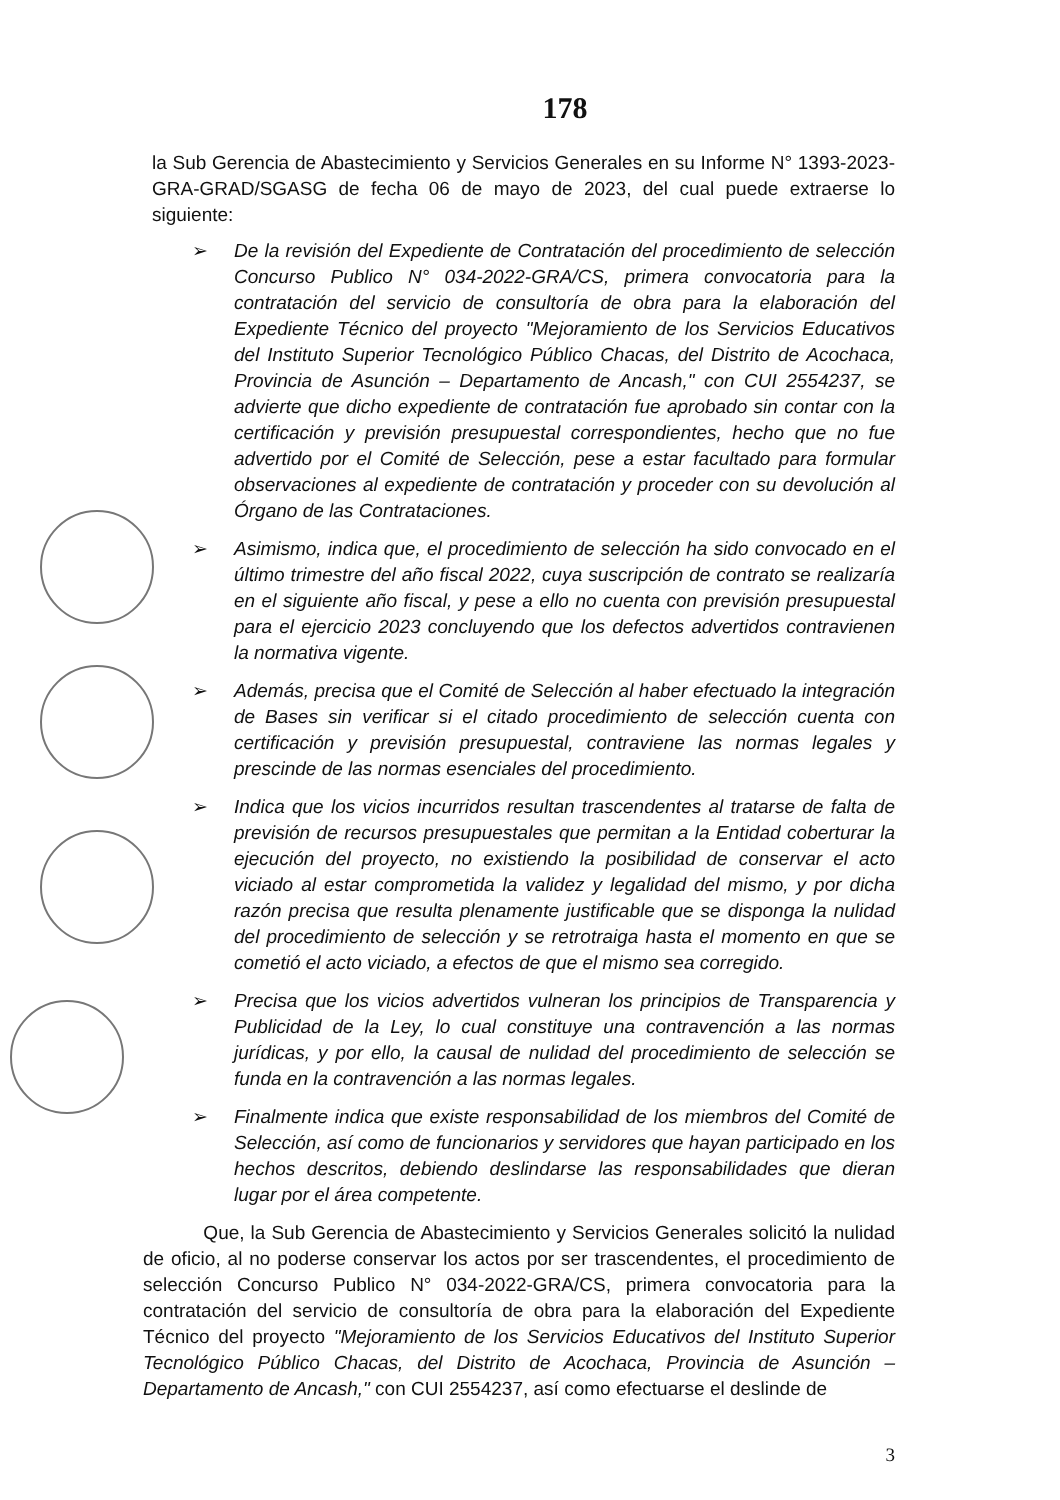178
la Sub Gerencia de Abastecimiento y Servicios Generales en su Informe N° 1393-2023-GRA-GRAD/SGASG de fecha 06 de mayo de 2023, del cual puede extraerse lo siguiente:
➢ De la revisión del Expediente de Contratación del procedimiento de selección Concurso Publico N° 034-2022-GRA/CS, primera convocatoria para la contratación del servicio de consultoría de obra para la elaboración del Expediente Técnico del proyecto "Mejoramiento de los Servicios Educativos del Instituto Superior Tecnológico Público Chacas, del Distrito de Acochaca, Provincia de Asunción – Departamento de Ancash," con CUI 2554237, se advierte que dicho expediente de contratación fue aprobado sin contar con la certificación y previsión presupuestal correspondientes, hecho que no fue advertido por el Comité de Selección, pese a estar facultado para formular observaciones al expediente de contratación y proceder con su devolución al Órgano de las Contrataciones.
➢ Asimismo, indica que, el procedimiento de selección ha sido convocado en el último trimestre del año fiscal 2022, cuya suscripción de contrato se realizaría en el siguiente año fiscal, y pese a ello no cuenta con previsión presupuestal para el ejercicio 2023 concluyendo que los defectos advertidos contravienen la normativa vigente.
➢ Además, precisa que el Comité de Selección al haber efectuado la integración de Bases sin verificar si el citado procedimiento de selección cuenta con certificación y previsión presupuestal, contraviene las normas legales y prescinde de las normas esenciales del procedimiento.
➢ Indica que los vicios incurridos resultan trascendentes al tratarse de falta de previsión de recursos presupuestales que permitan a la Entidad coberturar la ejecución del proyecto, no existiendo la posibilidad de conservar el acto viciado al estar comprometida la validez y legalidad del mismo, y por dicha razón precisa que resulta plenamente justificable que se disponga la nulidad del procedimiento de selección y se retrotraiga hasta el momento en que se cometió el acto viciado, a efectos de que el mismo sea corregido.
➢ Precisa que los vicios advertidos vulneran los principios de Transparencia y Publicidad de la Ley, lo cual constituye una contravención a las normas jurídicas, y por ello, la causal de nulidad del procedimiento de selección se funda en la contravención a las normas legales.
➢ Finalmente indica que existe responsabilidad de los miembros del Comité de Selección, así como de funcionarios y servidores que hayan participado en los hechos descritos, debiendo deslindarse las responsabilidades que dieran lugar por el área competente.
Que, la Sub Gerencia de Abastecimiento y Servicios Generales solicitó la nulidad de oficio, al no poderse conservar los actos por ser trascendentes, el procedimiento de selección Concurso Publico N° 034-2022-GRA/CS, primera convocatoria para la contratación del servicio de consultoría de obra para la elaboración del Expediente Técnico del proyecto "Mejoramiento de los Servicios Educativos del Instituto Superior Tecnológico Público Chacas, del Distrito de Acochaca, Provincia de Asunción – Departamento de Ancash," con CUI 2554237, así como efectuarse el deslinde de
3